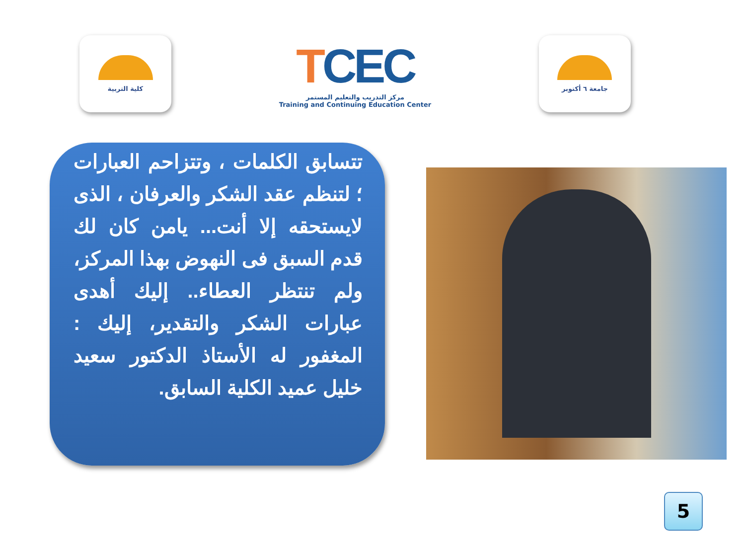كلية التربية
TCEC
مركز التدريب والتعليم المستمر
Training and Continuing Education Center
جامعة ٦ أكتوبر
تتسابق الكلمات ، وتتزاحم العبارات ؛ لتنظم عقد الشكر والعرفان ، الذى لايستحقه إلا أنت... يامن كان لك قدم السبق فى النهوض بهذا المركز، ولم تنتظر العطاء.. إليك أهدى عبارات الشكر والتقدير، إليك : المغفور له الأستاذ الدكتور سعيد خليل عميد الكلية السابق.
5